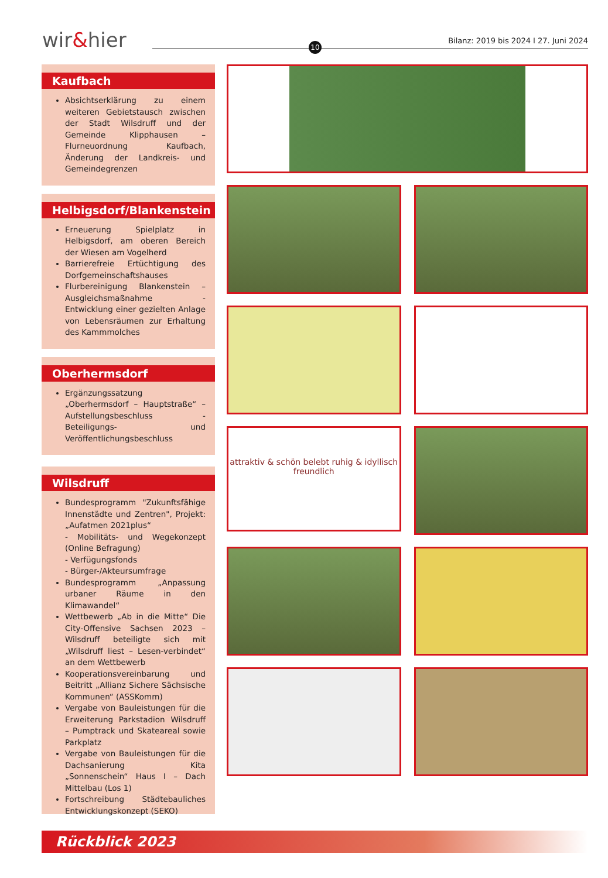wir&hier 10
Bilanz: 2019 bis 2024 I 27. Juni 2024
Kaufbach
Absichtserklärung zu einem weiteren Gebietstausch zwischen der Stadt Wilsdruff und der Gemeinde Klipphausen – Flurneuordnung Kaufbach, Änderung der Landkreis- und Gemeindegrenzen
Helbigsdorf/Blankenstein
Erneuerung Spielplatz in Helbigsdorf, am oberen Bereich der Wiesen am Vogelherd
Barrierefreie Ertüchtigung des Dorfgemeinschaftshauses
Flurbereinigung Blankenstein – Ausgleichsmaßnahme - Entwicklung einer gezielten Anlage von Lebensräumen zur Erhaltung des Kammmolches
Oberhermsdorf
Ergänzungssatzung „Oberhermsdorf – Hauptstraße“ – Aufstellungsbeschluss - Beteiligungs- und Veröffentlichungsbeschluss
Wilsdruff
Bundesprogramm "Zukunftsfähige Innenstädte und Zentren", Projekt: „Aufatmen 2021plus“
- Mobilitäts- und Wegekonzept (Online Befragung)
- Verfügungsfonds
- Bürger-/Akteursumfrage
Bundesprogramm „Anpassung urbaner Räume in den Klimawandel“
Wettbewerb „Ab in die Mitte“ Die City-Offensive Sachsen 2023 – Wilsdruff beteiligte sich mit „Wilsdruff liest – Lesen-verbindet“ an dem Wettbewerb
Kooperationsvereinbarung und Beitritt „Allianz Sichere Sächsische Kommunen“ (ASSKomm)
Vergabe von Bauleistungen für die Erweiterung Parkstadion Wilsdruff – Pumptrack und Skateareal sowie Parkplatz
Vergabe von Bauleistungen für die Dachsanierung Kita „Sonnenschein“ Haus I – Dach Mittelbau (Los 1)
Fortschreibung Städtebauliches Entwicklungskonzept (SEKO)
attraktiv & schön belebt ruhig & idyllisch freundlich
Rückblick 2023